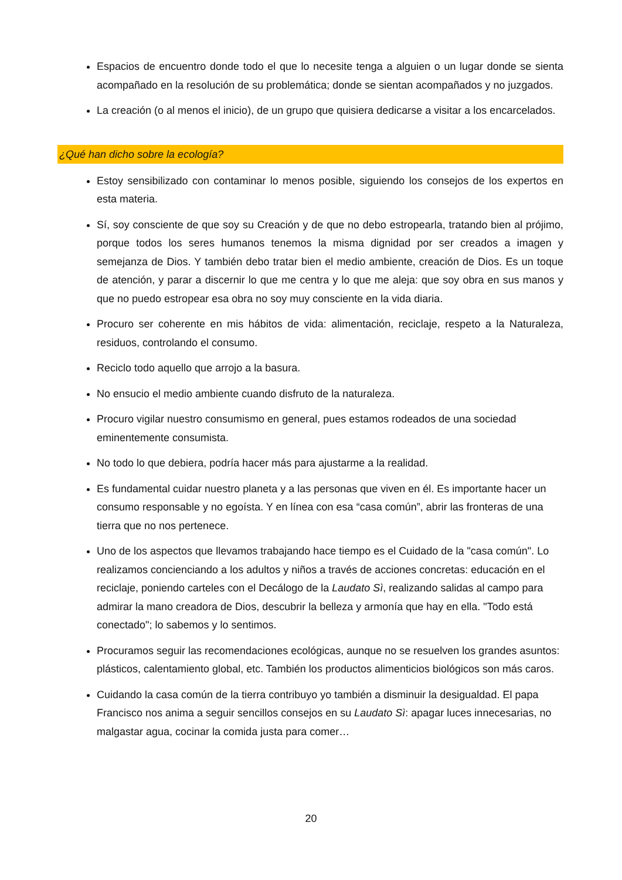Espacios de encuentro donde todo el que lo necesite tenga a alguien o un lugar donde se sienta acompañado en la resolución de su problemática; donde se sientan acompañados y no juzgados.
La creación (o al menos el inicio), de un grupo que quisiera dedicarse a visitar a los encarcelados.
¿Qué han dicho sobre la ecología?
Estoy sensibilizado con contaminar lo menos posible, siguiendo los consejos de los expertos en esta materia.
Sí, soy consciente de que soy su Creación y de que no debo estropearla, tratando bien al prójimo, porque todos los seres humanos tenemos la misma dignidad por ser creados a imagen y semejanza de Dios. Y también debo tratar bien el medio ambiente, creación de Dios. Es un toque de atención, y parar a discernir lo que me centra y lo que me aleja: que soy obra en sus manos y que no puedo estropear esa obra no soy muy consciente en la vida diaria.
Procuro ser coherente en mis hábitos de vida: alimentación, reciclaje, respeto a la Naturaleza, residuos, controlando el consumo.
Reciclo todo aquello que arrojo a la basura.
No ensucio el medio ambiente cuando disfruto de la naturaleza.
Procuro vigilar nuestro consumismo en general, pues estamos rodeados de una sociedad eminentemente consumista.
No todo lo que debiera, podría hacer más para ajustarme a la realidad.
Es fundamental cuidar nuestro planeta y a las personas que viven en él. Es importante hacer un consumo responsable y no egoísta. Y en línea con esa “casa común”, abrir las fronteras de una tierra que no nos pertenece.
Uno de los aspectos que llevamos trabajando hace tiempo es el Cuidado de la "casa común". Lo realizamos concienciando a los adultos y niños a través de acciones concretas: educación en el reciclaje, poniendo carteles con el Decálogo de la Laudato Sì, realizando salidas al campo para admirar la mano creadora de Dios, descubrir la belleza y armonía que hay en ella. "Todo está conectado"; lo sabemos y lo sentimos.
Procuramos seguir las recomendaciones ecológicas, aunque no se resuelven los grandes asuntos: plásticos, calentamiento global, etc. También los productos alimenticios biológicos son más caros.
Cuidando la casa común de la tierra contribuyo yo también a disminuir la desigualdad. El papa Francisco nos anima a seguir sencillos consejos en su Laudato Sì: apagar luces innecesarias, no malgastar agua, cocinar la comida justa para comer…
20